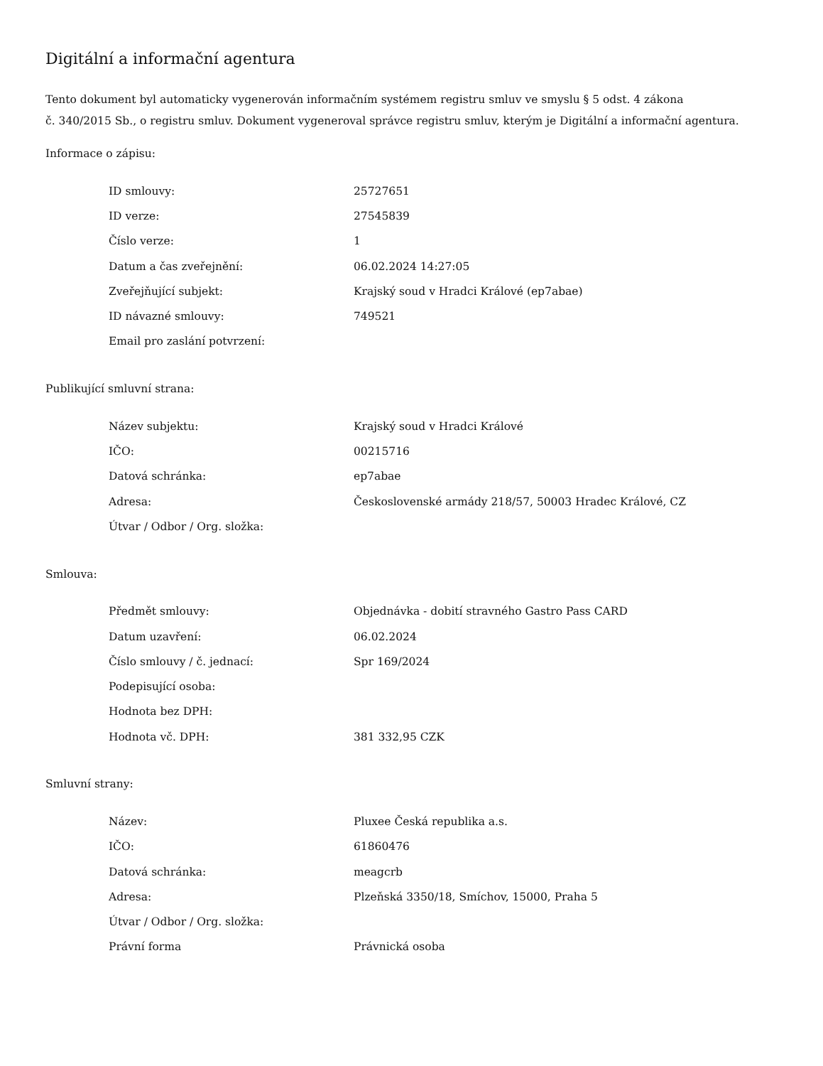Digitální a informační agentura
Tento dokument byl automaticky vygenerován informačním systémem registru smluv ve smyslu § 5 odst. 4 zákona
č. 340/2015 Sb., o registru smluv. Dokument vygeneroval správce registru smluv, kterým je Digitální a informační agentura.
Informace o zápisu:
| ID smlouvy: | 25727651 |
| ID verze: | 27545839 |
| Číslo verze: | 1 |
| Datum a čas zveřejnění: | 06.02.2024 14:27:05 |
| Zveřejňující subjekt: | Krajský soud v Hradci Králové (ep7abae) |
| ID návazné smlouvy: | 749521 |
| Email pro zaslání potvrzení: | |
Publikující smluvní strana:
| Název subjektu: | Krajský soud v Hradci Králové |
| IČO: | 00215716 |
| Datová schránka: | ep7abae |
| Adresa: | Československé armády 218/57, 50003 Hradec Králové, CZ |
| Útvar / Odbor / Org. složka: | |
Smlouva:
| Předmět smlouvy: | Objednávka - dobití stravného Gastro Pass CARD |
| Datum uzavření: | 06.02.2024 |
| Číslo smlouvy / č. jednací: | Spr 169/2024 |
| Podepisující osoba: | |
| Hodnota bez DPH: | |
| Hodnota vč. DPH: | 381 332,95 CZK |
Smluvní strany:
| Název: | Pluxee Česká republika a.s. |
| IČO: | 61860476 |
| Datová schránka: | meagcrb |
| Adresa: | Plzeňská 3350/18, Smíchov, 15000, Praha 5 |
| Útvar / Odbor / Org. složka: | |
| Právní forma | Právnická osoba |